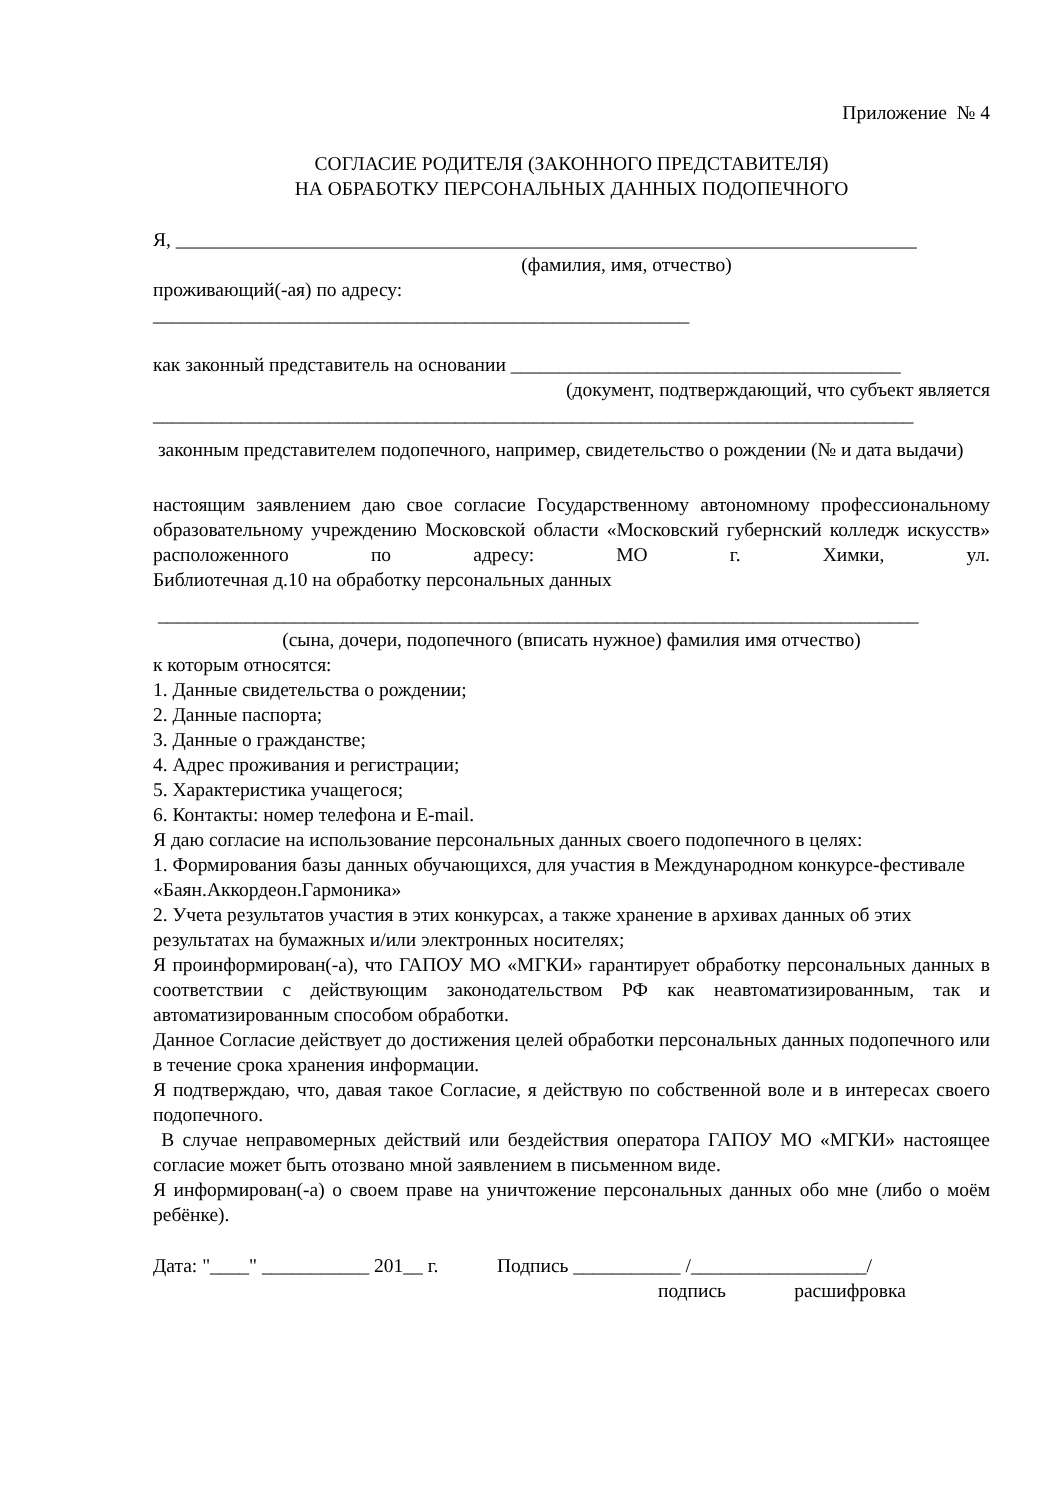Приложение № 4
СОГЛАСИЕ РОДИТЕЛЯ (ЗАКОННОГО ПРЕДСТАВИТЕЛЯ)
НА ОБРАБОТКУ ПЕРСОНАЛЬНЫХ ДАННЫХ ПОДОПЕЧНОГО
Я, ____________________________________________________________________________
(фамилия, имя, отчество)
проживающий(-ая) по адресу:
_______________________________________________________
как законный представитель на основании ________________________________________
(документ, подтверждающий, что субъект является
______________________________________________________________________________
законным представителем подопечного, например, свидетельство о рождении (№ и дата выдачи)
настоящим заявлением даю свое согласие Государственному автономному профессиональному образовательному учреждению Московской области «Московский губернский колледж искусств» расположенного по адресу: МО г. Химки, ул.
Библиотечная д.10 на обработку персональных данных
______________________________________________________________________________
(сына, дочери, подопечного (вписать нужное) фамилия имя отчество)
к которым относятся:
1. Данные свидетельства о рождении;
2. Данные паспорта;
3. Данные о гражданстве;
4. Адрес проживания и регистрации;
5. Характеристика учащегося;
6. Контакты: номер телефона и E-mail.
Я даю согласие на использование персональных данных своего подопечного в целях:
1. Формирования базы данных обучающихся, для участия в Международном конкурсе-фестивале «Баян.Аккордеон.Гармоника»
2. Учета результатов участия в этих конкурсах, а также хранение в архивах данных об этих результатах на бумажных и/или электронных носителях;
Я проинформирован(-а), что ГАПОУ МО «МГКИ» гарантирует обработку персональных данных в соответствии с действующим законодательством РФ как неавтоматизированным, так и автоматизированным способом обработки.
Данное Согласие действует до достижения целей обработки персональных данных подопечного или в течение срока хранения информации.
Я подтверждаю, что, давая такое Согласие, я действую по собственной воле и в интересах своего подопечного.
В случае неправомерных действий или бездействия оператора ГАПОУ МО «МГКИ» настоящее согласие может быть отозвано мной заявлением в письменном виде.
Я информирован(-а) о своем праве на уничтожение персональных данных обо мне (либо о моём ребёнке).
Дата: "____" ___________ 201__ г. Подпись ___________ /__________________/
подпись расшифровка